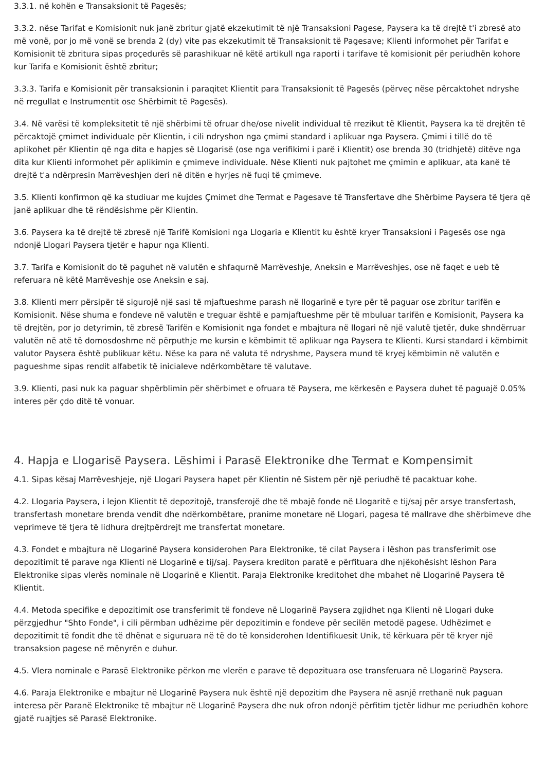3.3.1. në kohën e Transaksionit të Pagesës;
3.3.2. nëse Tarifat e Komisionit nuk janë zbritur gjatë ekzekutimit të një Transaksioni Pagese, Paysera ka të drejtë t'i zbresë ato më vonë, por jo më vonë se brenda 2 (dy) vite pas ekzekutimit të Transaksionit të Pagesave; Klienti informohet për Tarifat e Komisionit të zbritura sipas proçedurës së parashikuar në këtë artikull nga raporti i tarifave të komisionit për periudhën kohore kur Tarifa e Komisionit është zbritur;
3.3.3. Tarifa e Komisionit për transaksionin i paraqitet Klientit para Transaksionit të Pagesës (përveç nëse përcaktohet ndryshe në rregullat e Instrumentit ose Shërbimit të Pagesës).
3.4. Në varësi të kompleksitetit të një shërbimi të ofruar dhe/ose nivelit individual të rrezikut të Klientit, Paysera ka të drejtën të përcaktojë çmimet individuale për Klientin, i cili ndryshon nga çmimi standard i aplikuar nga Paysera. Çmimi i tillë do të aplikohet për Klientin që nga dita e hapjes së Llogarisë (ose nga verifikimi i parë i Klientit) ose brenda 30 (tridhjetë) ditëve nga dita kur Klienti informohet për aplikimin e çmimeve individuale. Nëse Klienti nuk pajtohet me çmimin e aplikuar, ata kanë të drejtë t'a ndërpresin Marrëveshjen deri në ditën e hyrjes në fuqi të çmimeve.
3.5. Klienti konfirmon që ka studiuar me kujdes Çmimet dhe Termat e Pagesave të Transfertave dhe Shërbime Paysera të tjera që janë aplikuar dhe të rëndësishme për Klientin.
3.6. Paysera ka të drejtë të zbresë një Tarifë Komisioni nga Llogaria e Klientit ku është kryer Transaksioni i Pagesës ose nga ndonjë Llogari Paysera tjetër e hapur nga Klienti.
3.7. Tarifa e Komisionit do të paguhet në valutën e shfaqurnë Marrëveshje, Aneksin e Marrëveshjes, ose në faqet e ueb të referuara në këtë Marrëveshje ose Aneksin e saj.
3.8. Klienti merr përsipër të sigurojë një sasi të mjaftueshme parash në llogarinë e tyre për të paguar ose zbritur tarifën e Komisionit. Nëse shuma e fondeve në valutën e treguar është e pamjaftueshme për të mbuluar tarifën e Komisionit, Paysera ka të drejtën, por jo detyrimin, të zbresë Tarifën e Komisionit nga fondet e mbajtura në llogari në një valutë tjetër, duke shndërruar valutën në atë të domosdoshme në përputhje me kursin e këmbimit të aplikuar nga Paysera te Klienti. Kursi standard i këmbimit valutor Paysera është publikuar këtu. Nëse ka para në valuta të ndryshme, Paysera mund të kryej këmbimin në valutën e pagueshme sipas rendit alfabetik të inicialeve ndërkombëtare të valutave.
3.9. Klienti, pasi nuk ka paguar shpërblimin për shërbimet e ofruara të Paysera, me kërkesën e Paysera duhet të paguajë 0.05% interes për çdo ditë të vonuar.
4. Hapja e Llogarisë Paysera. Lëshimi i Parasë Elektronike dhe Termat e Kompensimit
4.1. Sipas kësaj Marrëveshjeje, një Llogari Paysera hapet për Klientin në Sistem për një periudhë të pacaktuar kohe.
4.2. Llogaria Paysera, i lejon Klientit të depozitojë, transferojë dhe të mbajë fonde në Llogaritë e tij/saj për arsye transfertash, transfertash monetare brenda vendit dhe ndërkombëtare, pranime monetare në Llogari, pagesa të mallrave dhe shërbimeve dhe veprimeve të tjera të lidhura drejtpërdrejt me transfertat monetare.
4.3. Fondet e mbajtura në Llogarinë Paysera konsiderohen Para Elektronike, të cilat Paysera i lëshon pas transferimit ose depozitimit të parave nga Klienti në Llogarinë e tij/saj. Paysera krediton paratë e përfituara dhe njëkohësisht lëshon Para Elektronike sipas vlerës nominale në Llogarinë e Klientit. Paraja Elektronike kreditohet dhe mbahet në Llogarinë Paysera të Klientit.
4.4. Metoda specifike e depozitimit ose transferimit të fondeve në Llogarinë Paysera zgjidhet nga Klienti në Llogari duke përzgjedhur "Shto Fonde", i cili përmban udhëzime për depozitimin e fondeve për secilën metodë pagese. Udhëzimet e depozitimit të fondit dhe të dhënat e siguruara në të do të konsiderohen Identifikuesit Unik, të kërkuara për të kryer një transaksion pagese në mënyrën e duhur.
4.5. Vlera nominale e Parasë Elektronike përkon me vlerën e parave të depozituara ose transferuara në Llogarinë Paysera.
4.6. Paraja Elektronike e mbajtur në Llogarinë Paysera nuk është një depozitim dhe Paysera në asnjë rrethanë nuk paguan interesa për Paranë Elektronike të mbajtur në Llogarinë Paysera dhe nuk ofron ndonjë përfitim tjetër lidhur me periudhën kohore gjatë ruajtjes së Parasë Elektronike.